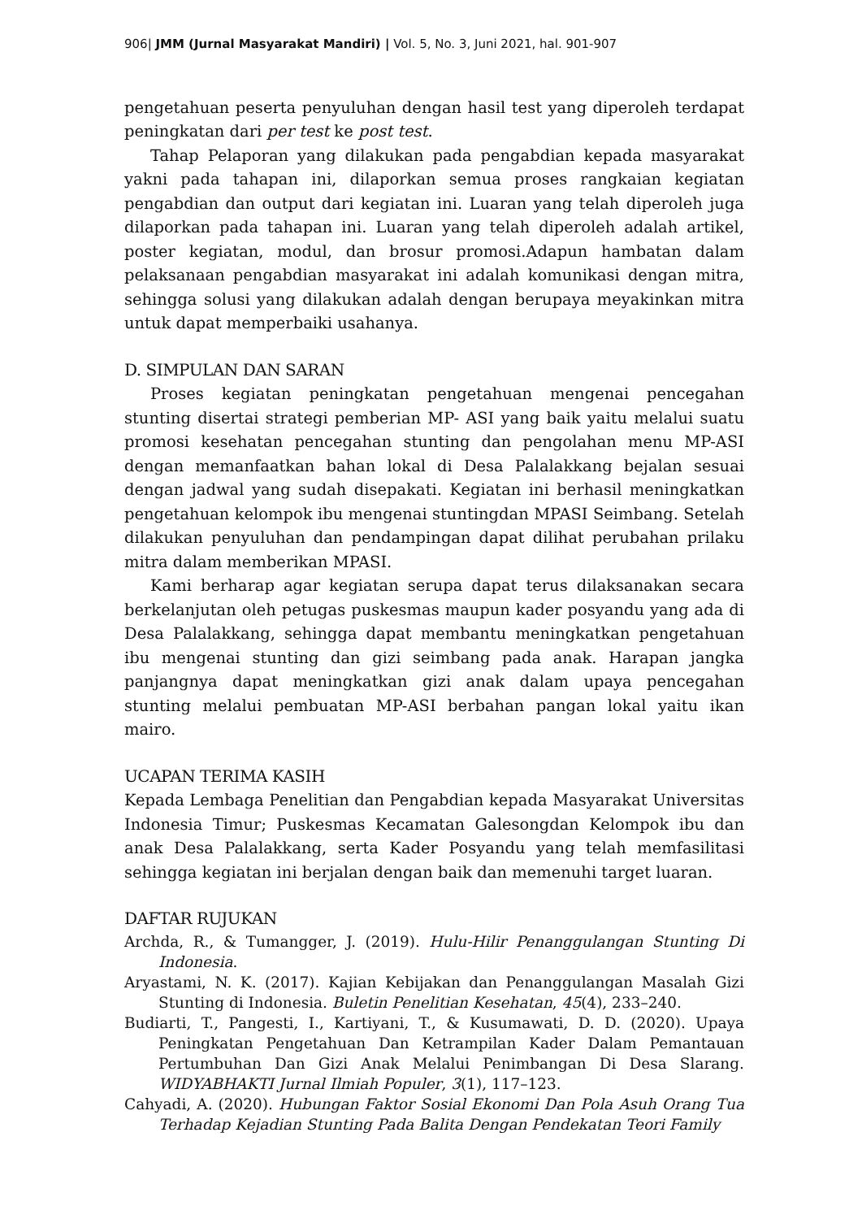906| JMM (Jurnal Masyarakat Mandiri) | Vol. 5, No. 3, Juni 2021, hal. 901-907
pengetahuan peserta penyuluhan dengan hasil test yang diperoleh terdapat peningkatan dari per test ke post test.
Tahap Pelaporan yang dilakukan pada pengabdian kepada masyarakat yakni pada tahapan ini, dilaporkan semua proses rangkaian kegiatan pengabdian dan output dari kegiatan ini. Luaran yang telah diperoleh juga dilaporkan pada tahapan ini. Luaran yang telah diperoleh adalah artikel, poster kegiatan, modul, dan brosur promosi.Adapun hambatan dalam pelaksanaan pengabdian masyarakat ini adalah komunikasi dengan mitra, sehingga solusi yang dilakukan adalah dengan berupaya meyakinkan mitra untuk dapat memperbaiki usahanya.
D. SIMPULAN DAN SARAN
Proses kegiatan peningkatan pengetahuan mengenai pencegahan stunting disertai strategi pemberian MP- ASI yang baik yaitu melalui suatu promosi kesehatan pencegahan stunting dan pengolahan menu MP-ASI dengan memanfaatkan bahan lokal di Desa Palalakkang bejalan sesuai dengan jadwal yang sudah disepakati. Kegiatan ini berhasil meningkatkan pengetahuan kelompok ibu mengenai stuntingdan MPASI Seimbang. Setelah dilakukan penyuluhan dan pendampingan dapat dilihat perubahan prilaku mitra dalam memberikan MPASI.
Kami berharap agar kegiatan serupa dapat terus dilaksanakan secara berkelanjutan oleh petugas puskesmas maupun kader posyandu yang ada di Desa Palalakkang, sehingga dapat membantu meningkatkan pengetahuan ibu mengenai stunting dan gizi seimbang pada anak. Harapan jangka panjangnya dapat meningkatkan gizi anak dalam upaya pencegahan stunting melalui pembuatan MP-ASI berbahan pangan lokal yaitu ikan mairo.
UCAPAN TERIMA KASIH
Kepada Lembaga Penelitian dan Pengabdian kepada Masyarakat Universitas Indonesia Timur; Puskesmas Kecamatan Galesongdan Kelompok ibu dan anak Desa Palalakkang, serta Kader Posyandu yang telah memfasilitasi sehingga kegiatan ini berjalan dengan baik dan memenuhi target luaran.
DAFTAR RUJUKAN
Archda, R., & Tumangger, J. (2019). Hulu-Hilir Penanggulangan Stunting Di Indonesia.
Aryastami, N. K. (2017). Kajian Kebijakan dan Penanggulangan Masalah Gizi Stunting di Indonesia. Buletin Penelitian Kesehatan, 45(4), 233–240.
Budiarti, T., Pangesti, I., Kartiyani, T., & Kusumawati, D. D. (2020). Upaya Peningkatan Pengetahuan Dan Ketrampilan Kader Dalam Pemantauan Pertumbuhan Dan Gizi Anak Melalui Penimbangan Di Desa Slarang. WIDYABHAKTI Jurnal Ilmiah Populer, 3(1), 117–123.
Cahyadi, A. (2020). Hubungan Faktor Sosial Ekonomi Dan Pola Asuh Orang Tua Terhadap Kejadian Stunting Pada Balita Dengan Pendekatan Teori Family